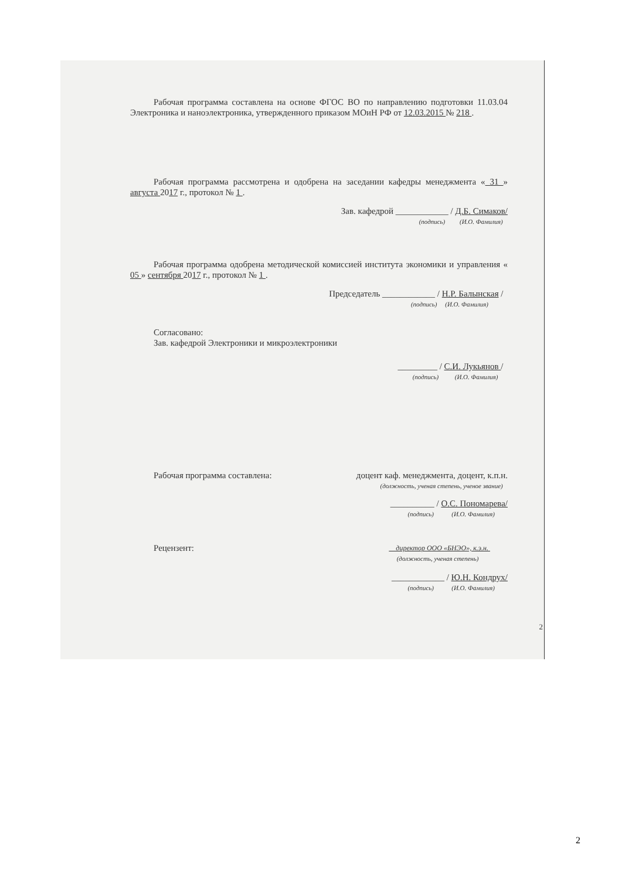Рабочая программа составлена на основе ФГОС ВО по направлению подготовки 11.03.04 Электроника и наноэлектроника, утвержденного приказом МОиН РФ от 12.03.2015 № 218 .
Рабочая программа рассмотрена и одобрена на заседании кафедры менеджмента « 31 » августа 2017 г., протокол № 1 .
Зав. кафедрой ____________ / Д.Б. Симаков/
(подпись) (И.О. Фамилия)
Рабочая программа одобрена методической комиссией института экономики и управления « 05 » сентября 2017 г., протокол № 1 .
Председатель ____________ / Н.Р. Балынская /
(подпись) (И.О. Фамилия)
Согласовано:
Зав. кафедрой Электроники и микроэлектроники
_________ / С.И. Лукьянов /
(подпись) (И.О. Фамилия)
Рабочая программа составлена: доцент каф. менеджмента, доцент, к.п.н.
(должность, ученая степень, ученое звание)
__________ / О.С. Пономарева/
(подпись) (И.О. Фамилия)
Рецензент: директор ООО «БНЭО», к.э.н.
(должность, ученая степень)
____________ / Ю.Н. Кондрух/
(подпись) (И.О. Фамилия)
2
2